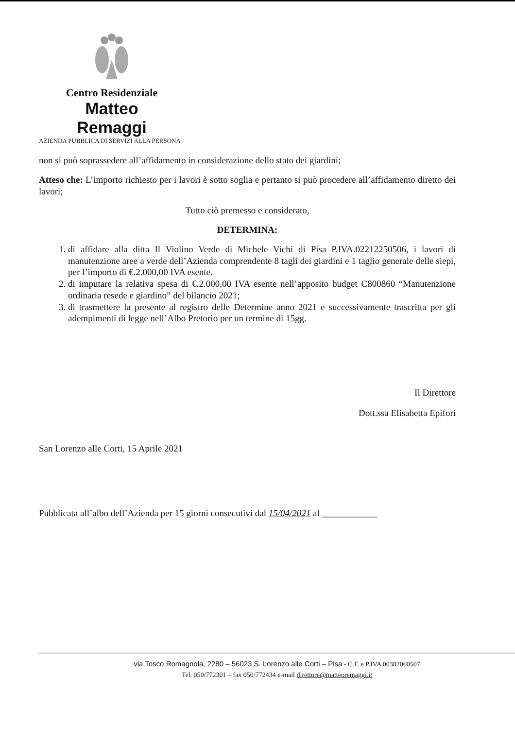Centro Residenziale
Matteo Remaggi
AZIENDA PUBBLICA DI SERVIZI ALLA PERSONA
non si può soprassedere all’affidamento in considerazione dello stato dei giardini;
Atteso che: L’importo richiesto per i lavori è sotto soglia e pertanto si può procedere all’affidamento diretto dei lavori;
Tutto ciò premesso e considerato,
DETERMINA:
1. di affidare alla ditta Il Violino Verde di Michele Vichi di Pisa P.IVA.02212250506, i lavori di manutenzione aree a verde dell’Azienda comprendente 8 tagli dei giardini e 1 taglio generale delle siepi, per l’importo di €.2.000,00 IVA esente.
2. di imputare la relativa spesa di €.2.000,00 IVA esente nell’apposito budget C800860 “Manutenzione ordinaria resede e giardino” del bilancio 2021;
3. di trasmettere la presente al registro delle Determine anno 2021 e successivamente trascritta per gli adempimenti di legge nell’Albo Pretorio per un termine di 15gg.
Il Direttore
Dott.ssa Elisabetta Epifori
San Lorenzo alle Corti, 15 Aprile 2021
Pubblicata all’albo dell’Azienda per 15 giorni consecutivi dal 15/04/2021 al ____________
via Tosco Romagnola, 2280 – 56023 S. Lorenzo alle Corti – Pisa - C.F. e P.IVA 00382060507
Tel. 050/772301 – fax 050/772434 e-mail direttore@matteoremaggi.it